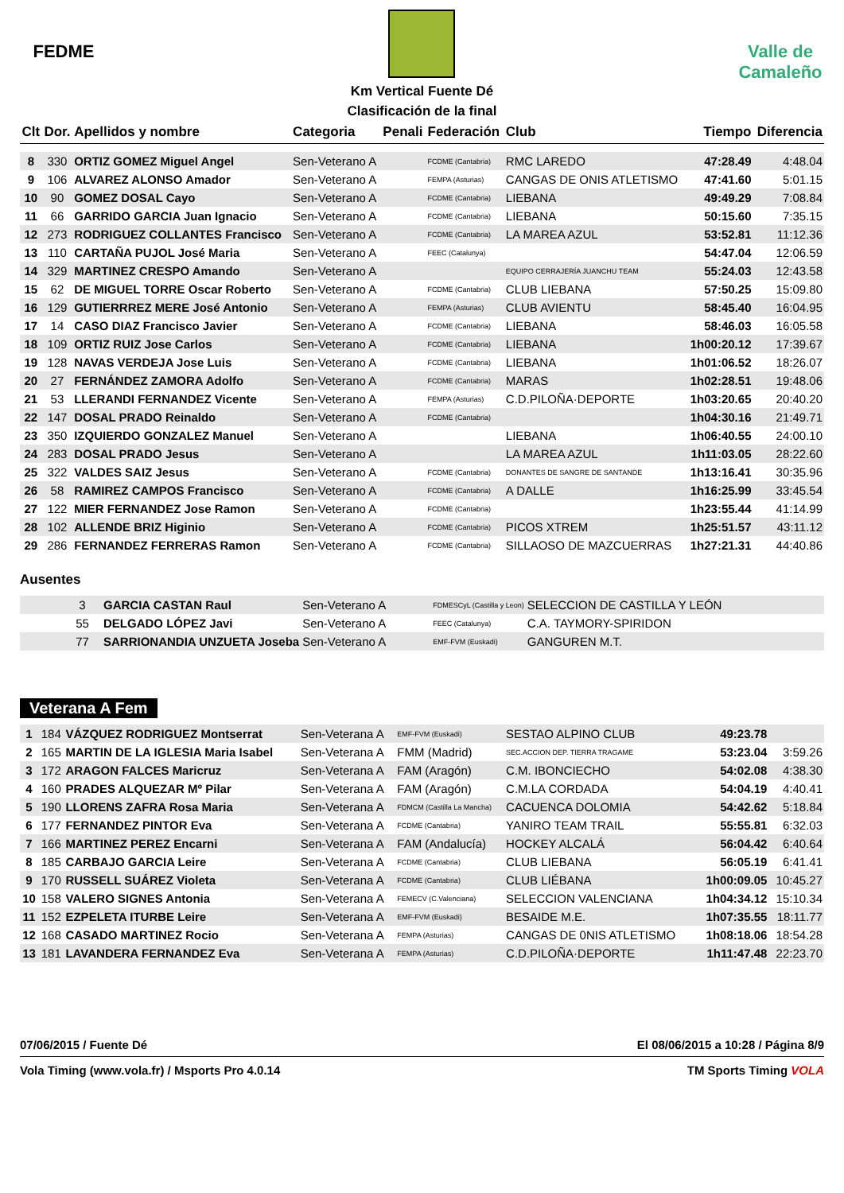FEDME
Km Vertical Fuente Dé
Clasificación de la final
Valle de Camaleño
| Clt | Dor. | Apellidos y nombre | Categoria | Penali | Federación | Club | Tiempo | Diferencia |
| --- | --- | --- | --- | --- | --- | --- | --- | --- |
| 8 | 330 | ORTIZ GOMEZ Miguel Angel | Sen-Veterano A | | FCDME (Cantabria) | RMC LAREDO | 47:28.49 | 4:48.04 |
| 9 | 106 | ALVAREZ ALONSO Amador | Sen-Veterano A | | FEMPA (Asturias) | CANGAS DE ONIS ATLETISMO | 47:41.60 | 5:01.15 |
| 10 | 90 | GOMEZ DOSAL Cayo | Sen-Veterano A | | FCDME (Cantabria) | LIEBANA | 49:49.29 | 7:08.84 |
| 11 | 66 | GARRIDO GARCIA Juan Ignacio | Sen-Veterano A | | FCDME (Cantabria) | LIEBANA | 50:15.60 | 7:35.15 |
| 12 | 273 | RODRIGUEZ COLLANTES Francisco | Sen-Veterano A | | FCDME (Cantabria) | LA MAREA AZUL | 53:52.81 | 11:12.36 |
| 13 | 110 | CARTAÑA PUJOL José Maria | Sen-Veterano A | | FEEC (Catalunya) | | 54:47.04 | 12:06.59 |
| 14 | 329 | MARTINEZ CRESPO Amando | Sen-Veterano A | | | EQUIPO CERRAJERÍA JUANCHU TEAM | 55:24.03 | 12:43.58 |
| 15 | 62 | DE MIGUEL TORRE Oscar Roberto | Sen-Veterano A | | FCDME (Cantabria) | CLUB LIEBANA | 57:50.25 | 15:09.80 |
| 16 | 129 | GUTIERRREZ MERE José Antonio | Sen-Veterano A | | FEMPA (Asturias) | CLUB AVIENTU | 58:45.40 | 16:04.95 |
| 17 | 14 | CASO DIAZ Francisco Javier | Sen-Veterano A | | FCDME (Cantabria) | LIEBANA | 58:46.03 | 16:05.58 |
| 18 | 109 | ORTIZ RUIZ Jose Carlos | Sen-Veterano A | | FCDME (Cantabria) | LIEBANA | 1h00:20.12 | 17:39.67 |
| 19 | 128 | NAVAS VERDEJA Jose Luis | Sen-Veterano A | | FCDME (Cantabria) | LIEBANA | 1h01:06.52 | 18:26.07 |
| 20 | 27 | FERNÁNDEZ ZAMORA Adolfo | Sen-Veterano A | | FCDME (Cantabria) | MARAS | 1h02:28.51 | 19:48.06 |
| 21 | 53 | LLERANDI FERNANDEZ Vicente | Sen-Veterano A | | FEMPA (Asturias) | C.D.PILOÑA·DEPORTE | 1h03:20.65 | 20:40.20 |
| 22 | 147 | DOSAL PRADO Reinaldo | Sen-Veterano A | | FCDME (Cantabria) | | 1h04:30.16 | 21:49.71 |
| 23 | 350 | IZQUIERDO GONZALEZ Manuel | Sen-Veterano A | | | LIEBANA | 1h06:40.55 | 24:00.10 |
| 24 | 283 | DOSAL PRADO Jesus | Sen-Veterano A | | | LA MAREA AZUL | 1h11:03.05 | 28:22.60 |
| 25 | 322 | VALDES SAIZ Jesus | Sen-Veterano A | | FCDME (Cantabria) | DONANTES DE SANGRE DE SANTANDE | 1h13:16.41 | 30:35.96 |
| 26 | 58 | RAMIREZ CAMPOS Francisco | Sen-Veterano A | | FCDME (Cantabria) | A DALLE | 1h16:25.99 | 33:45.54 |
| 27 | 122 | MIER FERNANDEZ Jose Ramon | Sen-Veterano A | | FCDME (Cantabria) | | 1h23:55.44 | 41:14.99 |
| 28 | 102 | ALLENDE BRIZ Higinio | Sen-Veterano A | | FCDME (Cantabria) | PICOS XTREM | 1h25:51.57 | 43:11.12 |
| 29 | 286 | FERNANDEZ FERRERAS Ramon | Sen-Veterano A | | FCDME (Cantabria) | SILLAOSO DE MAZCUERRAS | 1h27:21.31 | 44:40.86 |
Ausentes
| | 3 | GARCIA CASTAN Raul | Sen-Veterano A | FDMESCyL (Castilla y Leon) | SELECCION DE CASTILLA Y LEÓN |
| | 55 | DELGADO LÓPEZ Javi | Sen-Veterano A | FEEC (Catalunya) | C.A. TAYMORY-SPIRIDON |
| | 77 | SARRIONANDIA UNZUETA Joseba | Sen-Veterano A | EMF-FVM (Euskadi) | GANGUREN M.T. |
Veterana A Fem
| 1 | 184 | VÁZQUEZ RODRIGUEZ Montserrat | Sen-Veterana A | EMF-FVM (Euskadi) | SESTAO ALPINO CLUB | 49:23.78 | |
| 2 | 165 | MARTIN DE LA IGLESIA Maria Isabel | Sen-Veterana A | FMM (Madrid) | SEC.ACCION DEP. TIERRA TRAGAME | 53:23.04 | 3:59.26 |
| 3 | 172 | ARAGON FALCES Maricruz | Sen-Veterana A | FAM (Aragón) | C.M. IBONCIECHO | 54:02.08 | 4:38.30 |
| 4 | 160 | PRADES ALQUEZAR Mº Pilar | Sen-Veterana A | FAM (Aragón) | C.M.LA CORDADA | 54:04.19 | 4:40.41 |
| 5 | 190 | LLORENS ZAFRA Rosa Maria | Sen-Veterana A | FDMCM (Castilla La Mancha) | CACUENCA DOLOMIA | 54:42.62 | 5:18.84 |
| 6 | 177 | FERNANDEZ PINTOR Eva | Sen-Veterana A | FCDME (Cantabria) | YANIRO TEAM TRAIL | 55:55.81 | 6:32.03 |
| 7 | 166 | MARTINEZ PEREZ Encarni | Sen-Veterana A | FAM (Andalucía) | HOCKEY ALCALÁ | 56:04.42 | 6:40.64 |
| 8 | 185 | CARBAJO GARCIA Leire | Sen-Veterana A | FCDME (Cantabria) | CLUB LIEBANA | 56:05.19 | 6:41.41 |
| 9 | 170 | RUSSELL SUÁREZ Violeta | Sen-Veterana A | FCDME (Cantabria) | CLUB LIÉBANA | 1h00:09.05 | 10:45.27 |
| 10 | 158 | VALERO SIGNES Antonia | Sen-Veterana A | FEMECV (C.Valenciana) | SELECCION VALENCIANA | 1h04:34.12 | 15:10.34 |
| 11 | 152 | EZPELETA ITURBE Leire | Sen-Veterana A | EMF-FVM (Euskadi) | BESAIDE M.E. | 1h07:35.55 | 18:11.77 |
| 12 | 168 | CASADO MARTINEZ Rocio | Sen-Veterana A | FEMPA (Asturias) | CANGAS DE 0NIS ATLETISMO | 1h08:18.06 | 18:54.28 |
| 13 | 181 | LAVANDERA FERNANDEZ Eva | Sen-Veterana A | FEMPA (Asturias) | C.D.PILOÑA·DEPORTE | 1h11:47.48 | 22:23.70 |
07/06/2015 / Fuente Dé El 08/06/2015 a 10:28 / Página 8/9
Vola Timing (www.vola.fr) / Msports Pro 4.0.14 TM Sports Timing VOLA